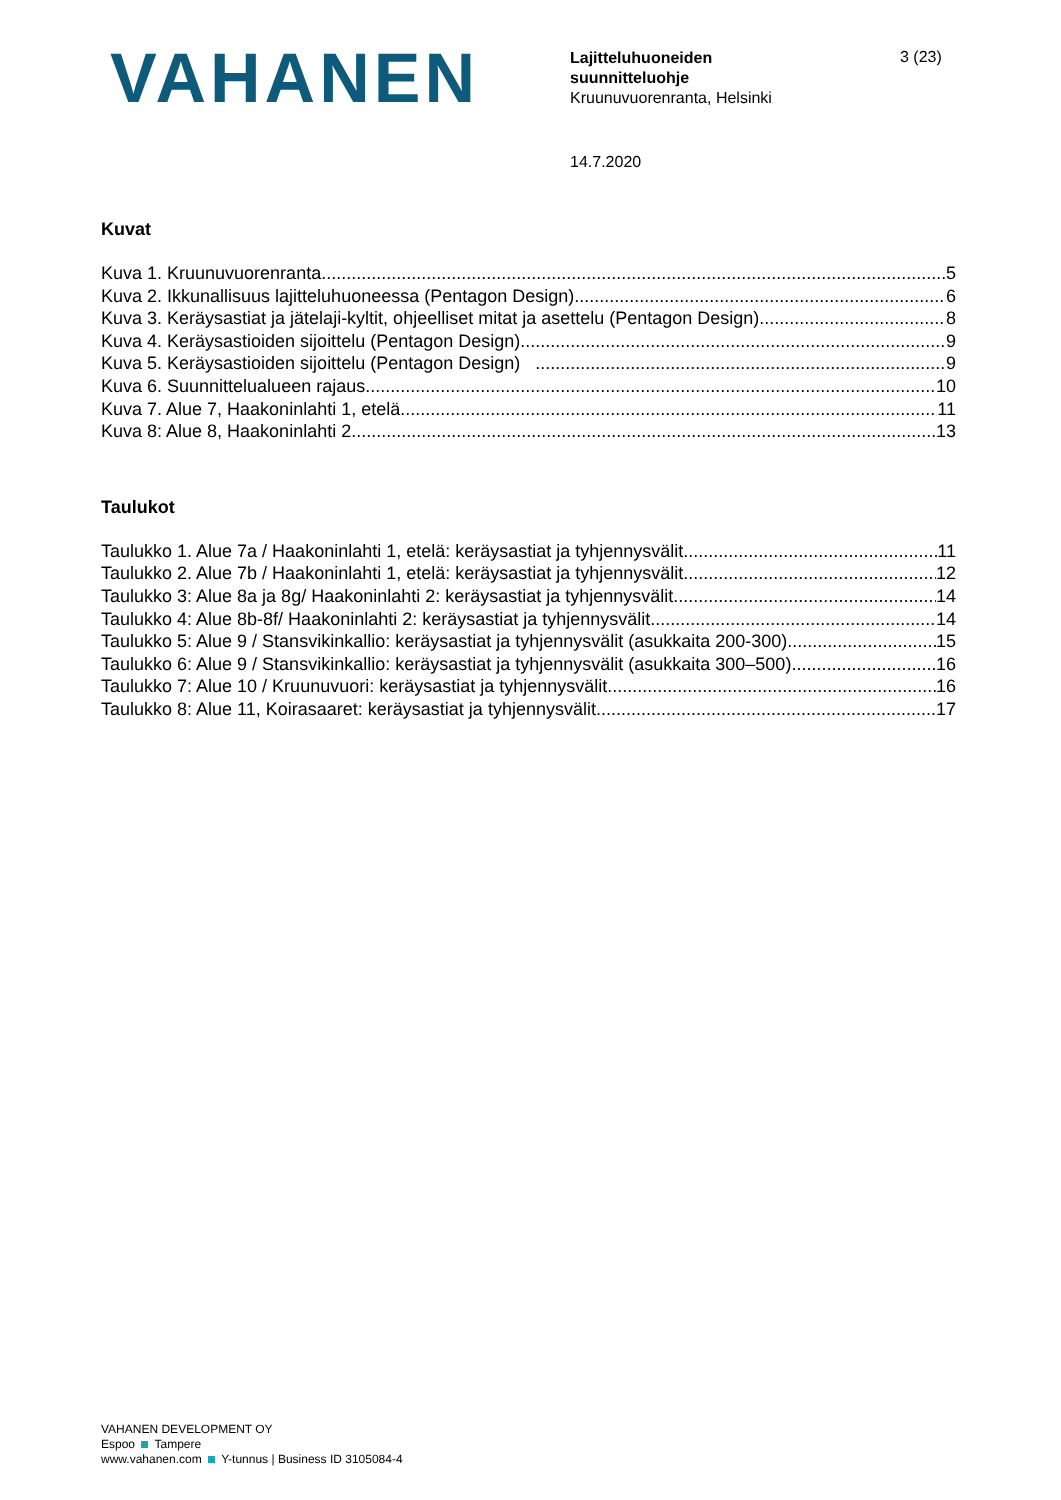VAHANEN
Lajitteluhuoneiden
suunnitteluohje
Kruunuvuorenranta, Helsinki
3 (23)
14.7.2020
Kuvat
Kuva 1. Kruunuvuorenranta 5
Kuva 2. Ikkunallisuus lajitteluhuoneessa (Pentagon Design) 6
Kuva 3. Keräysastiat ja jätelaji-kyltit, ohjeelliset mitat ja asettelu (Pentagon Design) 8
Kuva 4. Keräysastioiden sijoittelu (Pentagon Design) 9
Kuva 5. Keräysastioiden sijoittelu (Pentagon Design) 9
Kuva 6. Suunnittelualueen rajaus 10
Kuva 7. Alue 7, Haakoninlahti 1, etelä 11
Kuva 8: Alue 8, Haakoninlahti 2 13
Taulukot
Taulukko 1. Alue 7a / Haakoninlahti 1, etelä: keräysastiat ja tyhjennysvälit 11
Taulukko 2. Alue 7b / Haakoninlahti 1, etelä: keräysastiat ja tyhjennysvälit 12
Taulukko 3: Alue 8a ja 8g/ Haakoninlahti 2: keräysastiat ja tyhjennysvälit 14
Taulukko 4: Alue 8b-8f/ Haakoninlahti 2: keräysastiat ja tyhjennysvälit 14
Taulukko 5: Alue 9 / Stansvikinkallio: keräysastiat ja tyhjennysvälit (asukkaita 200-300) 15
Taulukko 6: Alue 9 / Stansvikinkallio: keräysastiat ja tyhjennysvälit (asukkaita 300–500) 16
Taulukko 7: Alue 10 / Kruunuvuori: keräysastiat ja tyhjennysvälit 16
Taulukko 8: Alue 11, Koirasaaret: keräysastiat ja tyhjennysvälit 17
VAHANEN DEVELOPMENT OY
Espoo Tampere
www.vahanen.com Y-tunnus | Business ID 3105084-4